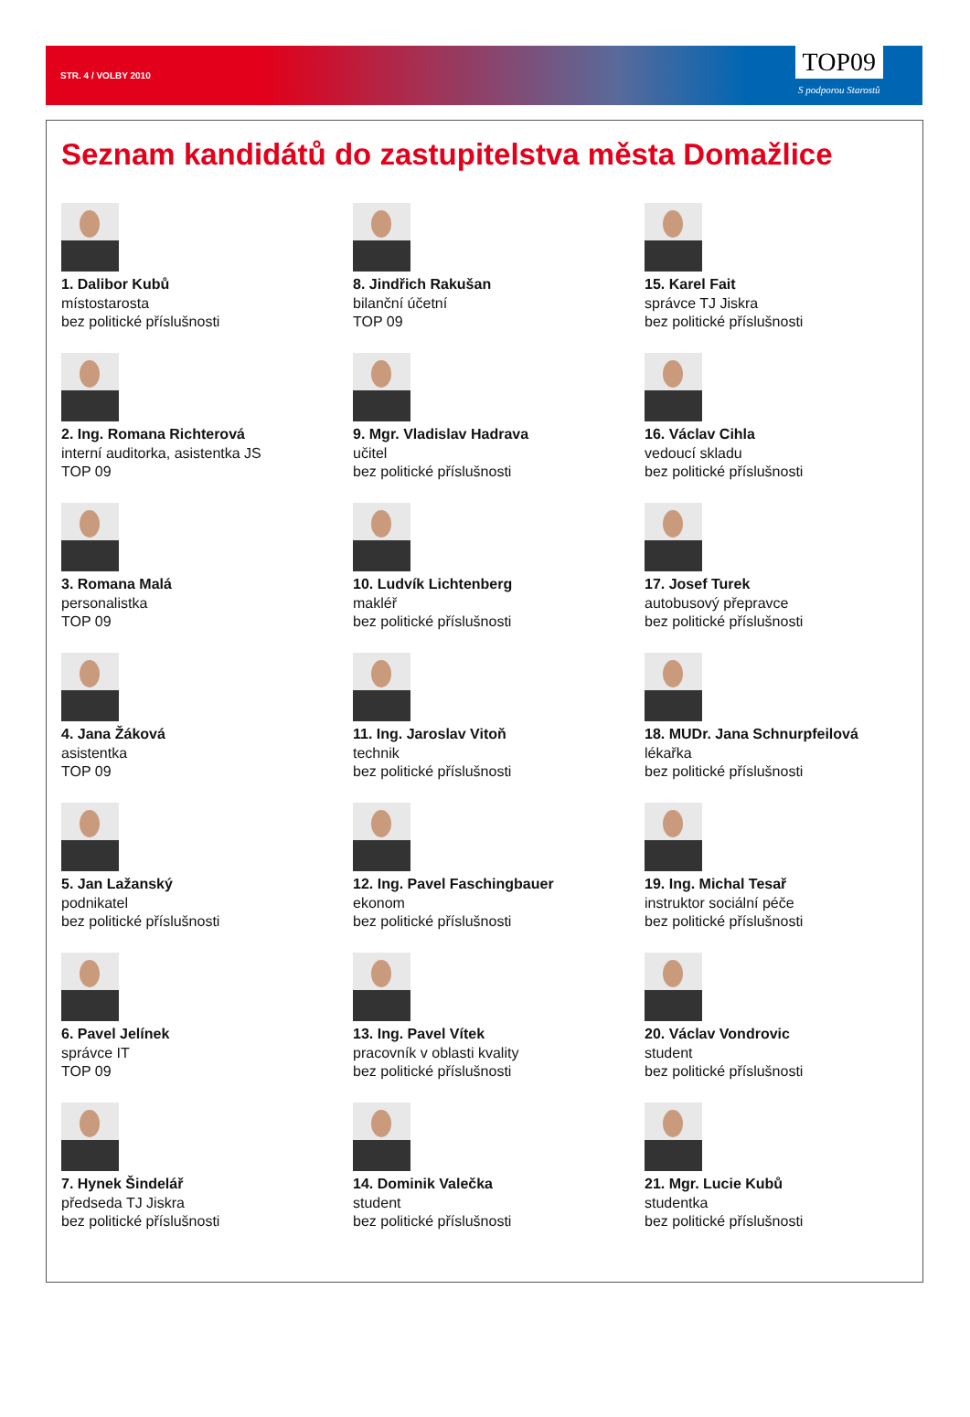STR. 4 / VOLBY 2010
TOP09
S podporou Starostů
Seznam kandidátů do zastupitelstva města Domažlice
1. Dalibor Kubů
místostarosta
bez politické příslušnosti
2. Ing. Romana Richterová
interní auditorka, asistentka JS
TOP 09
3. Romana Malá
personalistka
TOP 09
4. Jana Žáková
asistentka
TOP 09
5. Jan Lažanský
podnikatel
bez politické příslušnosti
6. Pavel Jelínek
správce IT
TOP 09
7. Hynek Šindelář
předseda TJ Jiskra
bez politické příslušnosti
8. Jindřich Rakušan
bilanční účetní
TOP 09
9. Mgr. Vladislav Hadrava
učitel
bez politické příslušnosti
10. Ludvík Lichtenberg
makléř
bez politické příslušnosti
11. Ing. Jaroslav Vitoň
technik
bez politické příslušnosti
12. Ing. Pavel Faschingbauer
ekonom
bez politické příslušnosti
13. Ing. Pavel Vítek
pracovník v oblasti kvality
bez politické příslušnosti
14. Dominik Valečka
student
bez politické příslušnosti
15. Karel Fait
správce TJ Jiskra
bez politické příslušnosti
16. Václav Cihla
vedoucí skladu
bez politické příslušnosti
17. Josef Turek
autobusový přepravce
bez politické příslušnosti
18. MUDr. Jana Schnurpfeilová
lékařka
bez politické příslušnosti
19. Ing. Michal Tesař
instruktor sociální péče
bez politické příslušnosti
20. Václav Vondrovic
student
bez politické příslušnosti
21. Mgr. Lucie Kubů
studentka
bez politické příslušnosti